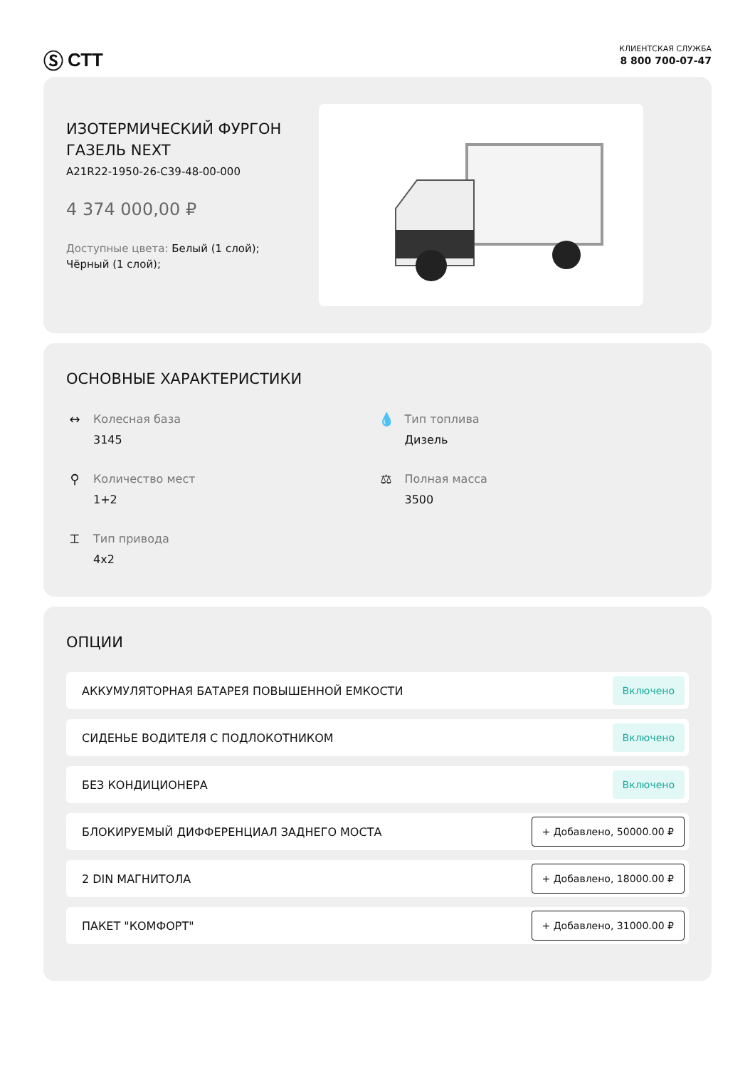Ⓢ СТТ
КЛИЕНТСКАЯ СЛУЖБА
8 800 700-07-47
ИЗОТЕРМИЧЕСКИЙ ФУРГОН
ГАЗЕЛЬ NEXT
A21R22-1950-26-C39-48-00-000
4 374 000,00 ₽
Доступные цвета: Белый (1 слой);
Чёрный (1 слой);
ОСНОВНЫЕ ХАРАКТЕРИСТИКИ
↔ Колесная база
3145
💧 Тип топлива
Дизель
⚲ Количество мест
1+2
⚖ Полная масса
3500
⌶ Тип привода
4x2
ОПЦИИ
АККУМУЛЯТОРНАЯ БАТАРЕЯ ПОВЫШЕННОЙ ЕМКОСТИ Включено
СИДЕНЬЕ ВОДИТЕЛЯ С ПОДЛОКОТНИКОМ Включено
БЕЗ КОНДИЦИОНЕРА Включено
БЛОКИРУЕМЫЙ ДИФФЕРЕНЦИАЛ ЗАДНЕГО МОСТА + Добавлено, 50000.00 ₽
2 DIN МАГНИТОЛА + Добавлено, 18000.00 ₽
ПАКЕТ "КОМФОРТ" + Добавлено, 31000.00 ₽